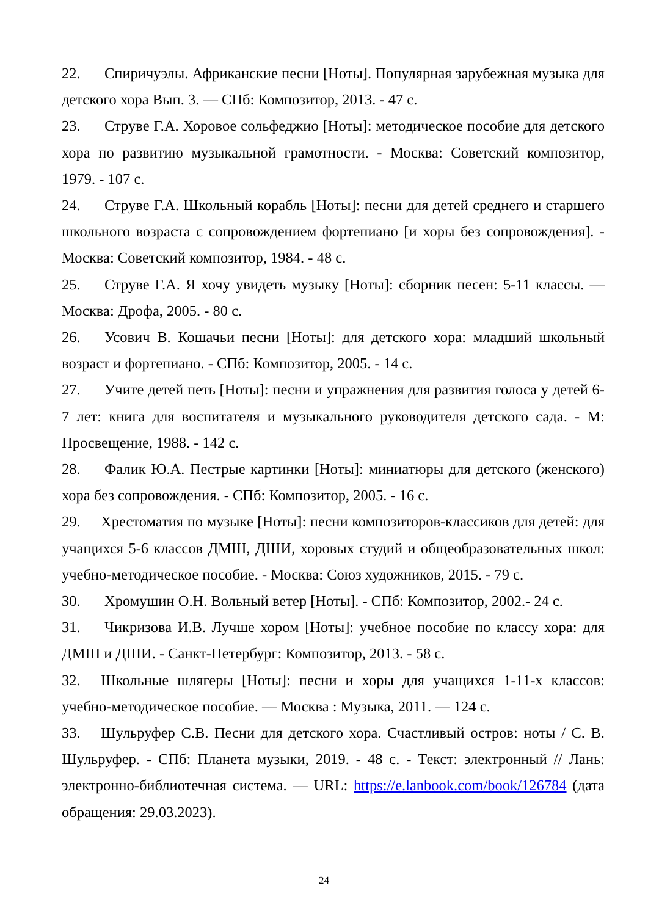22. Спиричуэлы. Африканские песни [Ноты]. Популярная зарубежная музыка для детского хора Вып. 3. — СПб: Композитор, 2013. - 47 с.
23. Струве Г.А. Хоровое сольфеджио [Ноты]: методическое пособие для детского хора по развитию музыкальной грамотности. - Москва: Советский композитор, 1979. - 107 с.
24. Струве Г.А. Школьный корабль [Ноты]: песни для детей среднего и старшего школьного возраста с сопровождением фортепиано [и хоры без сопровождения]. - Москва: Советский композитор, 1984. - 48 с.
25. Струве Г.А. Я хочу увидеть музыку [Ноты]: сборник песен: 5-11 классы. — Москва: Дрофа, 2005. - 80 с.
26. Усович В. Кошачьи песни [Ноты]: для детского хора: младший школьный возраст и фортепиано. - СПб: Композитор, 2005. - 14 с.
27. Учите детей петь [Ноты]: песни и упражнения для развития голоса у детей 6-7 лет: книга для воспитателя и музыкального руководителя детского сада. - М: Просвещение, 1988. - 142 с.
28. Фалик Ю.А. Пестрые картинки [Ноты]: миниатюры для детского (женского) хора без сопровождения. - СПб: Композитор, 2005. - 16 с.
29. Хрестоматия по музыке [Ноты]: песни композиторов-классиков для детей: для учащихся 5-6 классов ДМШ, ДШИ, хоровых студий и общеобразовательных школ: учебно-методическое пособие. - Москва: Союз художников, 2015. - 79 с.
30. Хромушин О.Н. Вольный ветер [Ноты]. - СПб: Композитор, 2002.- 24 с.
31. Чикризова И.В. Лучше хором [Ноты]: учебное пособие по классу хора: для ДМШ и ДШИ. - Санкт-Петербург: Композитор, 2013. - 58 с.
32. Школьные шлягеры [Ноты]: песни и хоры для учащихся 1-11-х классов: учебно-методическое пособие. — Москва : Музыка, 2011. — 124 с.
33. Шульруфер С.В. Песни для детского хора. Счастливый остров: ноты / С. В. Шульруфер. - СПб: Планета музыки, 2019. - 48 с. - Текст: электронный // Лань: электронно-библиотечная система. — URL: https://e.lanbook.com/book/126784 (дата обращения: 29.03.2023).
24